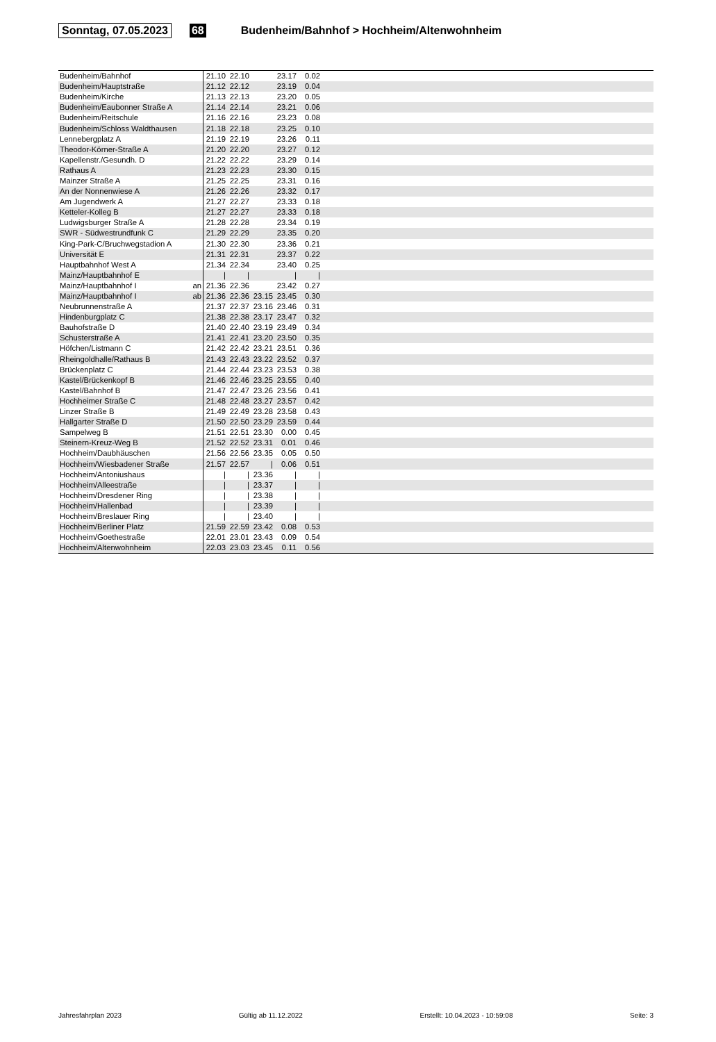Sonntag, 07.05.2023 68 Budenheim/Bahnhof > Hochheim/Altenwohnheim
| Budenheim/Bahnhof | | 21.10 | 22.10 | | 23.17 | 0.02 | |
| Budenheim/Hauptstraße | | 21.12 | 22.12 | | 23.19 | 0.04 | |
| Budenheim/Kirche | | 21.13 | 22.13 | | 23.20 | 0.05 | |
| Budenheim/Eaubonner Straße A | | 21.14 | 22.14 | | 23.21 | 0.06 | |
| Budenheim/Reitschule | | 21.16 | 22.16 | | 23.23 | 0.08 | |
| Budenheim/Schloss Waldthausen | | 21.18 | 22.18 | | 23.25 | 0.10 | |
| Lennebergplatz A | | 21.19 | 22.19 | | 23.26 | 0.11 | |
| Theodor-Körner-Straße A | | 21.20 | 22.20 | | 23.27 | 0.12 | |
| Kapellenstr./Gesundh. D | | 21.22 | 22.22 | | 23.29 | 0.14 | |
| Rathaus A | | 21.23 | 22.23 | | 23.30 | 0.15 | |
| Mainzer Straße A | | 21.25 | 22.25 | | 23.31 | 0.16 | |
| An der Nonnenwiese A | | 21.26 | 22.26 | | 23.32 | 0.17 | |
| Am Jugendwerk A | | 21.27 | 22.27 | | 23.33 | 0.18 | |
| Ketteler-Kolleg B | | 21.27 | 22.27 | | 23.33 | 0.18 | |
| Ludwigsburger Straße A | | 21.28 | 22.28 | | 23.34 | 0.19 | |
| SWR - Südwestrundfunk C | | 21.29 | 22.29 | | 23.35 | 0.20 | |
| King-Park-C/Bruchwegstadion A | | 21.30 | 22.30 | | 23.36 | 0.21 | |
| Universität E | | 21.31 | 22.31 | | 23.37 | 0.22 | |
| Hauptbahnhof West A | | 21.34 | 22.34 | | 23.40 | 0.25 | |
| Mainz/Hauptbahnhof E | | / | / | | / | / | |
| Mainz/Hauptbahnhof I | an | 21.36 | 22.36 | | 23.42 | 0.27 | |
| Mainz/Hauptbahnhof I | ab | 21.36 | 22.36 | 23.15 | 23.45 | 0.30 | |
| Neubrunnenstraße A | | 21.37 | 22.37 | 23.16 | 23.46 | 0.31 | |
| Hindenburgplatz C | | 21.38 | 22.38 | 23.17 | 23.47 | 0.32 | |
| Bauhofstraße D | | 21.40 | 22.40 | 23.19 | 23.49 | 0.34 | |
| Schusterstraße A | | 21.41 | 22.41 | 23.20 | 23.50 | 0.35 | |
| Höfchen/Listmann C | | 21.42 | 22.42 | 23.21 | 23.51 | 0.36 | |
| Rheingoldhalle/Rathaus B | | 21.43 | 22.43 | 23.22 | 23.52 | 0.37 | |
| Brückenplatz C | | 21.44 | 22.44 | 23.23 | 23.53 | 0.38 | |
| Kastel/Brückenkopf B | | 21.46 | 22.46 | 23.25 | 23.55 | 0.40 | |
| Kastel/Bahnhof B | | 21.47 | 22.47 | 23.26 | 23.56 | 0.41 | |
| Hochheimer Straße C | | 21.48 | 22.48 | 23.27 | 23.57 | 0.42 | |
| Linzer Straße B | | 21.49 | 22.49 | 23.28 | 23.58 | 0.43 | |
| Hallgarter Straße D | | 21.50 | 22.50 | 23.29 | 23.59 | 0.44 | |
| Sampelweg B | | 21.51 | 22.51 | 23.30 | 0.00 | 0.45 | |
| Steinern-Kreuz-Weg B | | 21.52 | 22.52 | 23.31 | 0.01 | 0.46 | |
| Hochheim/Daubhäuschen | | 21.56 | 22.56 | 23.35 | 0.05 | 0.50 | |
| Hochheim/Wiesbadener Straße | | 21.57 | 22.57 | / | 0.06 | 0.51 | |
| Hochheim/Antoniushaus | | / | / | 23.36 | / | / | |
| Hochheim/Alleestraße | | / | / | 23.37 | / | / | |
| Hochheim/Dresdener Ring | | / | / | 23.38 | / | / | |
| Hochheim/Hallenbad | | / | / | 23.39 | / | / | |
| Hochheim/Breslauer Ring | | / | / | 23.40 | / | / | |
| Hochheim/Berliner Platz | | 21.59 | 22.59 | 23.42 | 0.08 | 0.53 | |
| Hochheim/Goethestraße | | 22.01 | 23.01 | 23.43 | 0.09 | 0.54 | |
| Hochheim/Altenwohnheim | | 22.03 | 23.03 | 23.45 | 0.11 | 0.56 | |
Jahresfahrplan 2023 Gültig ab 11.12.2022 Erstellt: 10.04.2023 - 10:59:08 Seite: 3